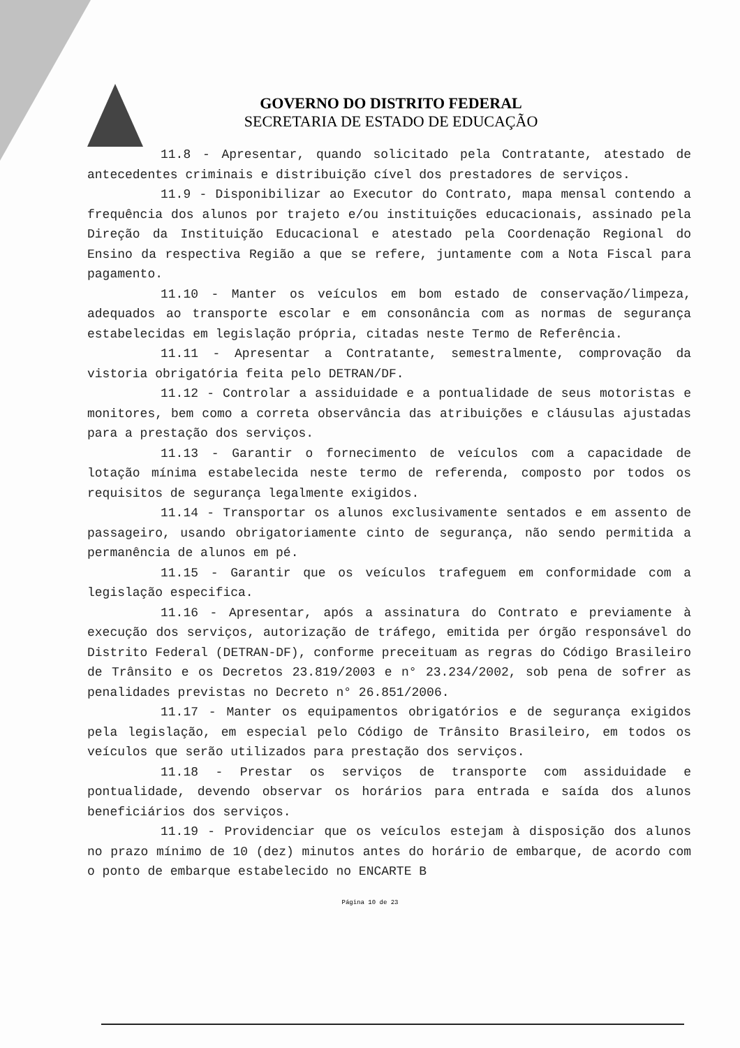GOVERNO DO DISTRITO FEDERAL
SECRETARIA DE ESTADO DE EDUCAÇÃO
11.8 - Apresentar, quando solicitado pela Contratante, atestado de antecedentes criminais e distribuição cível dos prestadores de serviços.
11.9 - Disponibilizar ao Executor do Contrato, mapa mensal contendo a frequência dos alunos por trajeto e/ou instituições educacionais, assinado pela Direção da Instituição Educacional e atestado pela Coordenação Regional do Ensino da respectiva Região a que se refere, juntamente com a Nota Fiscal para pagamento.
11.10 - Manter os veículos em bom estado de conservação/limpeza, adequados ao transporte escolar e em consonância com as normas de segurança estabelecidas em legislação própria, citadas neste Termo de Referência.
11.11 - Apresentar a Contratante, semestralmente, comprovação da vistoria obrigatória feita pelo DETRAN/DF.
11.12 - Controlar a assiduidade e a pontualidade de seus motoristas e monitores, bem como a correta observância das atribuições e cláusulas ajustadas para a prestação dos serviços.
11.13 - Garantir o fornecimento de veículos com a capacidade de lotação mínima estabelecida neste termo de referenda, composto por todos os requisitos de segurança legalmente exigidos.
11.14 - Transportar os alunos exclusivamente sentados e em assento de passageiro, usando obrigatoriamente cinto de segurança, não sendo permitida a permanência de alunos em pé.
11.15 - Garantir que os veículos trafeguem em conformidade com a legislação especifica.
11.16 - Apresentar, após a assinatura do Contrato e previamente à execução dos serviços, autorização de tráfego, emitida per órgão responsável do Distrito Federal (DETRAN-DF), conforme preceituam as regras do Código Brasileiro de Trânsito e os Decretos 23.819/2003 e n° 23.234/2002, sob pena de sofrer as penalidades previstas no Decreto n° 26.851/2006.
11.17 - Manter os equipamentos obrigatórios e de segurança exigidos pela legislação, em especial pelo Código de Trânsito Brasileiro, em todos os veículos que serão utilizados para prestação dos serviços.
11.18 - Prestar os serviços de transporte com assiduidade e pontualidade, devendo observar os horários para entrada e saída dos alunos beneficiários dos serviços.
11.19 - Providenciar que os veículos estejam à disposição dos alunos no prazo mínimo de 10 (dez) minutos antes do horário de embarque, de acordo com o ponto de embarque estabelecido no ENCARTE B
Página 10 de 23